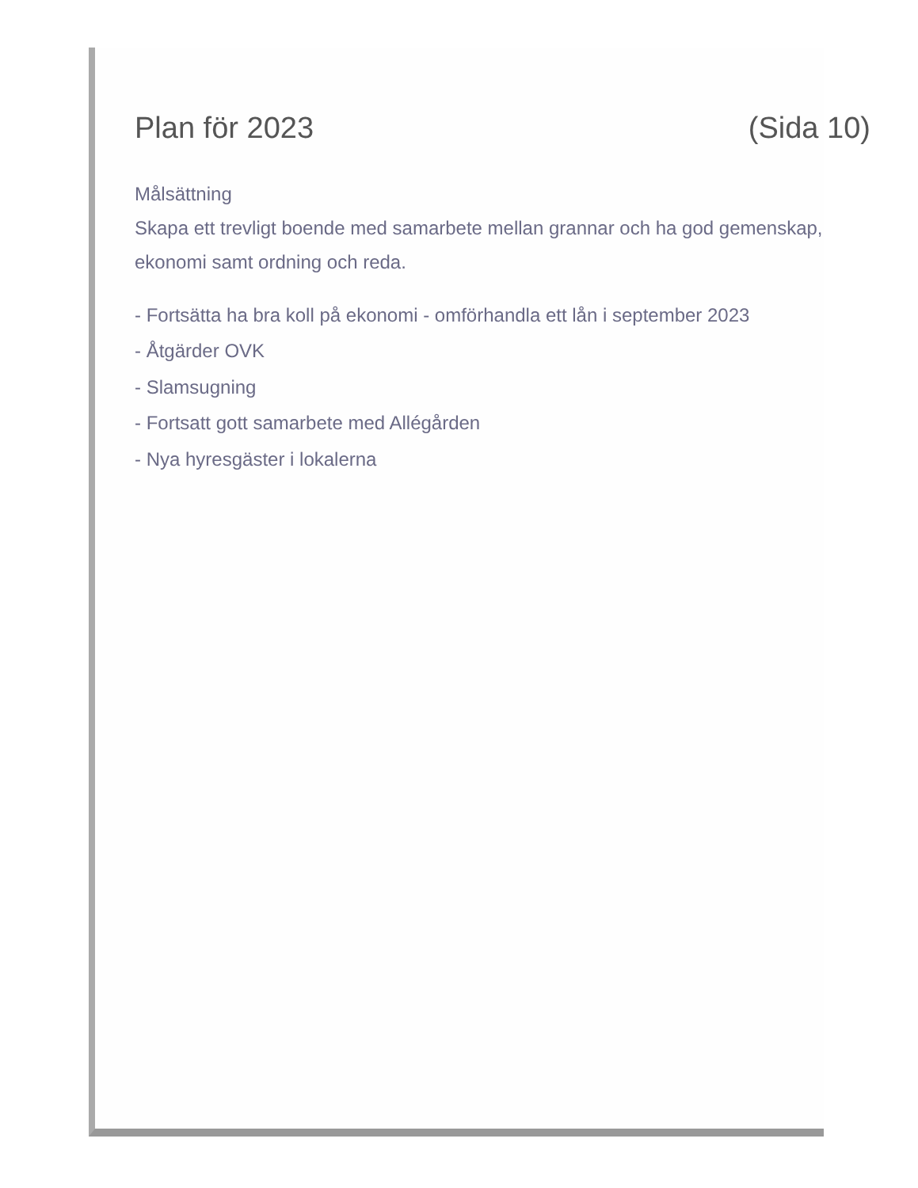Plan för 2023 (Sida 10)
Målsättning
Skapa ett trevligt boende med samarbete mellan grannar och ha god gemenskap, ekonomi samt ordning och reda.
- Fortsätta ha bra koll på ekonomi - omförhandla ett lån i september 2023
- Åtgärder OVK
- Slamsugning
- Fortsatt gott samarbete med Allégården
- Nya hyresgäster i lokalerna